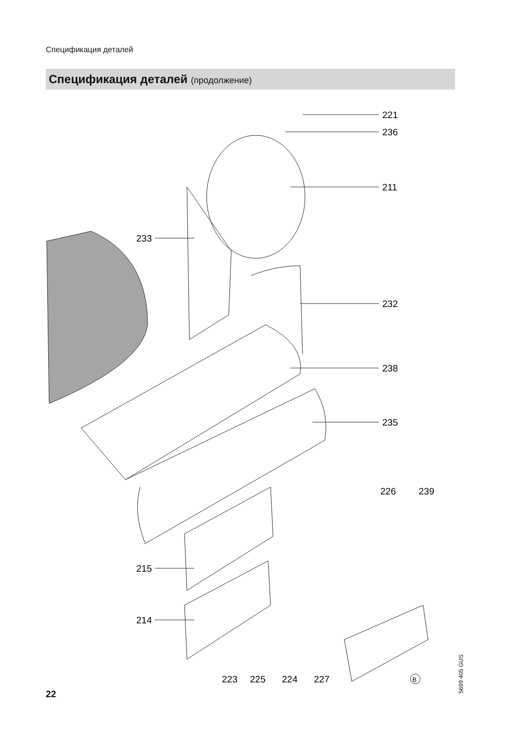Спецификация деталей
Спецификация деталей (продолжение)
221
236
211
233
232
238
235
226
239
215
214
223
225
224
227
B
22
5699 405 GUS